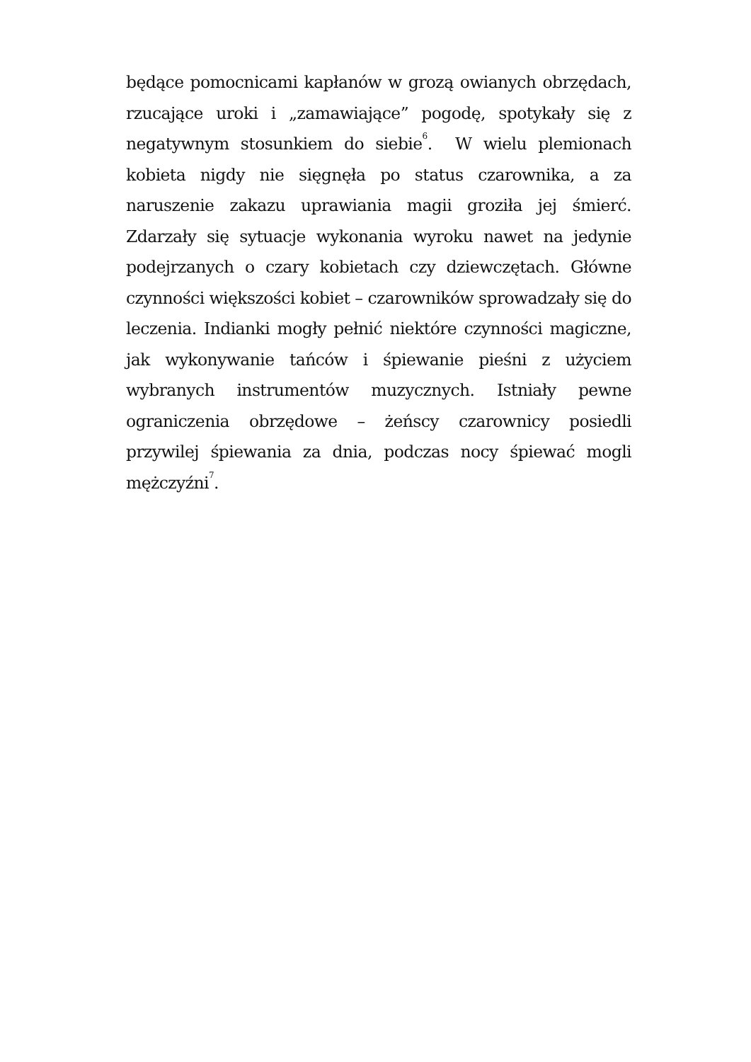będące pomocnicami kapłanów w grozą owianych obrzędach, rzucające uroki i „zamawiające” pogodę, spotykały się z negatywnym stosunkiem do siebie<sup>6</sup>. W wielu plemionach kobieta nigdy nie sięgnęła po status czarownika, a za naruszenie zakazu uprawiania magii groziła jej śmierć. Zdarzały się sytuacje wykonania wyroku nawet na jedynie podejrzanych o czary kobietach czy dziewczętach. Główne czynności większości kobiet – czarowników sprowadzały się do leczenia. Indianki mogły pełnić niektóre czynności magiczne, jak wykonywanie tańców i śpiewanie pieśni z użyciem wybranych instrumentów muzycznych. Istniały pewne ograniczenia obrzędowe – żeńscy czarownicy posiedli przywilej śpiewania za dnia, podczas nocy śpiewać mogli mężczyźni<sup>7</sup>.